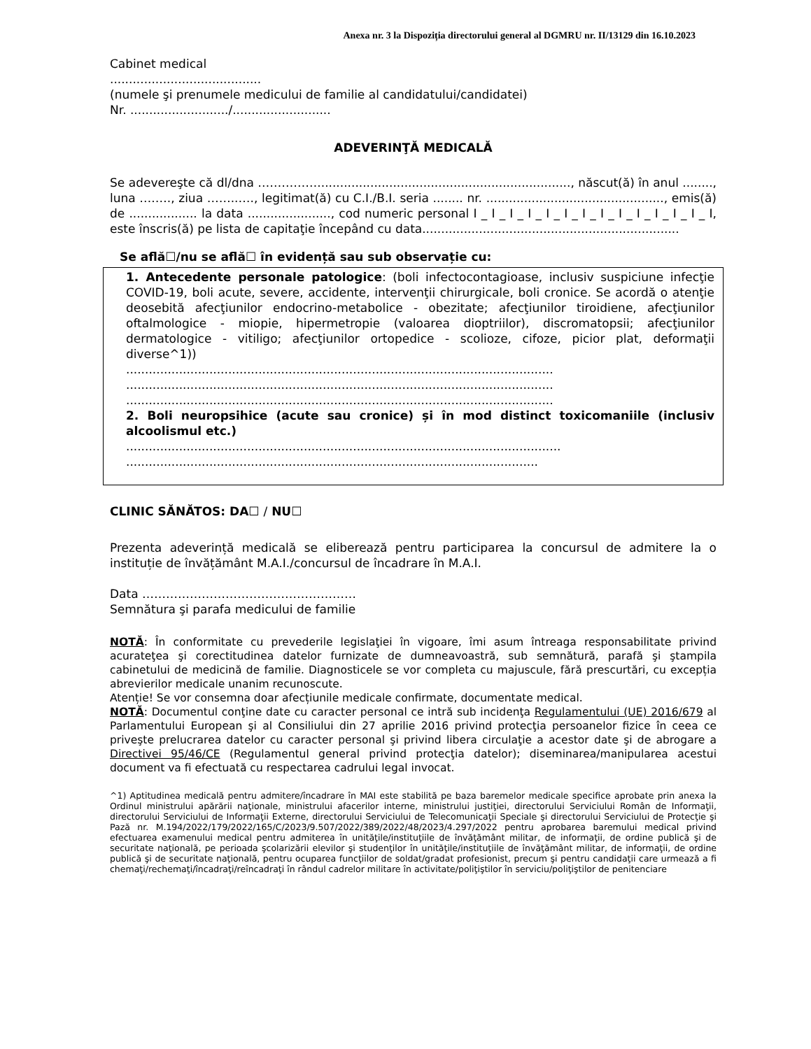Anexa nr. 3 la Dispoziția directorului general al DGMRU nr. II/13129 din 16.10.2023
Cabinet medical
........................................
(numele şi prenumele medicului de familie al candidatului/candidatei)
Nr. ........................../..........................
ADEVERINŢĂ MEDICALĂ
Se adevereşte că dl/dna ……………..................................................................., născut(ă) în anul ........, luna ….…., ziua ……..…., legitimat(ă) cu C.I./B.I. seria ........ nr. ..............................................., emis(ă) de .................. la data ......................, cod numeric personal I _ I _ I _ I _ I _ I _ I _ I _ I _ I _ I _ I _ I _ I, este înscris(ă) pe lista de capitaţie începând cu data....................................................................
Se află☐/nu se află☐ în evidență sau sub observație cu:
1. Antecedente personale patologice: (boli infectocontagioase, inclusiv suspiciune infecţie COVID-19, boli acute, severe, accidente, intervenţii chirurgicale, boli cronice. Se acordă o atenţie deosebită afecţiunilor endocrino-metabolice - obezitate; afecţiunilor tiroidiene, afecţiunilor oftalmologice - miopie, hipermetropie (valoarea dioptriilor), discromatopsii; afecţiunilor dermatologice - vitiligo; afecţiunilor ortopedice - scolioze, cifoze, picior plat, deformaţii diverse^1))
.................................................................................................................
.................................................................................................................
.................................................................................................................
2. Boli neuropsihice (acute sau cronice) și în mod distinct toxicomaniile (inclusiv alcoolismul etc.)
...................................................................................................................
.............................................................................................................
CLINIC SĂNĂTOS: DA☐ / NU☐
Prezenta adeverință medicală se eliberează pentru participarea la concursul de admitere la o instituție de învățământ M.A.I./concursul de încadrare în M.A.I.
Data ………………………………………………
Semnătura şi parafa medicului de familie
NOTĂ: În conformitate cu prevederile legislaţiei în vigoare, îmi asum întreaga responsabilitate privind acurateţea şi corectitudinea datelor furnizate de dumneavoastră, sub semnătură, parafă şi ştampila cabinetului de medicină de familie. Diagnosticele se vor completa cu majuscule, fără prescurtări, cu excepția abrevierilor medicale unanim recunoscute.
Atenție! Se vor consemna doar afecțiunile medicale confirmate, documentate medical.
NOTĂ: Documentul conţine date cu caracter personal ce intră sub incidenţa Regulamentului (UE) 2016/679 al Parlamentului European şi al Consiliului din 27 aprilie 2016 privind protecţia persoanelor fizice în ceea ce priveşte prelucrarea datelor cu caracter personal şi privind libera circulaţie a acestor date şi de abrogare a Directivei 95/46/CE (Regulamentul general privind protecţia datelor); diseminarea/manipularea acestui document va fi efectuată cu respectarea cadrului legal invocat.
^1) Aptitudinea medicală pentru admitere/încadrare în MAI este stabilită pe baza baremelor medicale specifice aprobate prin anexa la Ordinul ministrului apărării naţionale, ministrului afacerilor interne, ministrului justiţiei, directorului Serviciului Român de Informaţii, directorului Serviciului de Informaţii Externe, directorului Serviciului de Telecomunicaţii Speciale şi directorului Serviciului de Protecţie şi Pază nr. M.194/2022/179/2022/165/C/2023/9.507/2022/389/2022/48/2023/4.297/2022 pentru aprobarea baremului medical privind efectuarea examenului medical pentru admiterea în unităţile/instituţiile de învăţământ militar, de informaţii, de ordine publică şi de securitate naţională, pe perioada şcolarizării elevilor şi studenţilor în unităţile/instituţiile de învăţământ militar, de informaţii, de ordine publică şi de securitate naţională, pentru ocuparea funcţiilor de soldat/gradat profesionist, precum şi pentru candidaţii care urmează a fi chemaţi/rechemaţi/încadraţi/reîncadraţi în rândul cadrelor militare în activitate/poliţiştilor în serviciu/poliţiştilor de penitenciare